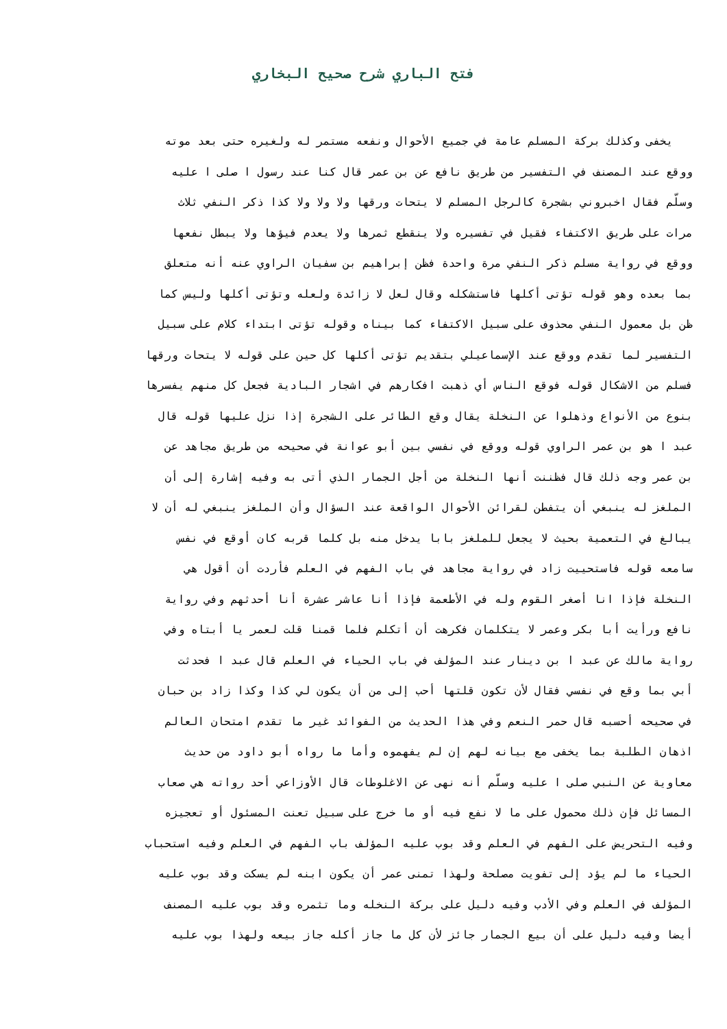فتح الباري شرح صحيح البخاري
يخفى وكذلك بركة المسلم عامة في جميع الأحوال ونفعه مستمر له ولغيره حتى بعد موته
ووقع عند المصنف في التفسير من طريق نافع عن بن عمر قال كنا عند رسول ا صلى ا عليه
وسلّم فقال اخبروني بشجرة كالرجل المسلم لا يتحات ورقها ولا ولا ولا كذا ذكر النفي ثلاث
مرات على طريق الاكتفاء فقيل في تفسيره ولا ينقطع ثمرها ولا يعدم فيؤها ولا يبطل نفعها
ووقع في رواية مسلم ذكر النفي مرة واحدة فظن إبراهيم بن سفيان الراوي عنه أنه متعلق
بما بعده وهو قوله تؤتى أكلها فاستشكله وقال لعل لا زائدة ولعله وتؤتى أكلها وليس كما
ظن بل معمول النفي محذوف على سبيل الاكتفاء كما بيناه وقوله تؤتى ابتداء كلام على سبيل
التفسير لما تقدم ووقع عند الإسماعيلي بتقديم تؤتى أكلها كل حين على قوله لا يتحات ورقها
فسلم من الاشكال قوله فوقع الناس أي ذهبت افكارهم في اشجار البادية فجعل كل منهم يفسرها
بنوع من الأنواع وذهلوا عن النخلة يقال وقع الطائر على الشجرة إذا نزل عليها قوله قال
عبد ا هو بن عمر الراوي قوله ووقع في نفسي بين أبو عوانة في صحيحه من طريق مجاهد عن
بن عمر وجه ذلك قال فظننت أنها النخلة من أجل الجمار الذي أتى به وفيه إشارة إلى أن
الملغز له ينبغي أن يتفطن لقرائن الأحوال الواقعة عند السؤال وأن الملغز ينبغي له أن لا
يبالغ في التعمية بحيث لا يجعل للملغز بابا يدخل منه بل كلما قربه كان أوقع في نفس
سامعه قوله فاستحييت زاد في رواية مجاهد في باب الفهم في العلم فأردت أن أقول هي
النخلة فإذا انا أصغر القوم وله في الأطعمة فإذا أنا عاشر عشرة أنا أحدثهم وفي رواية
نافع ورأيت أبا بكر وعمر لا يتكلمان فكرهت أن أتكلم فلما قمنا قلت لعمر يا أبتاه وفي
رواية مالك عن عبد ا بن دينار عند المؤلف في باب الحياء في العلم قال عبد ا فحدثت
أبي بما وقع في نفسي فقال لأن تكون قلتها أحب إلى من أن يكون لي كذا وكذا زاد بن حبان
في صحيحه أحسبه قال حمر النعم وفي هذا الحديث من الفوائد غير ما تقدم امتحان العالم
اذهان الطلبة بما يخفى مع بيانه لهم إن لم يفهموه وأما ما رواه أبو داود من حديث
معاوية عن النبي صلى ا عليه وسلّم أنه نهى عن الاغلوطات قال الأوزاعي أحد رواته هي صعاب
المسائل فإن ذلك محمول على ما لا نفع فيه أو ما خرج على سبيل تعنت المسئول أو تعجيزه
وفيه التحريض على الفهم في العلم وقد بوب عليه المؤلف باب الفهم في العلم وفيه استحباب
الحياء ما لم يؤد إلى تفويت مصلحة ولهذا تمنى عمر أن يكون ابنه لم يسكت وقد بوب عليه
المؤلف في العلم وفي الأدب وفيه دليل على بركة النخله وما تثمره وقد بوب عليه المصنف
أيضا وفيه دليل على أن بيع الجمار جائز لأن كل ما جاز أكله جاز بيعه ولهذا بوب عليه